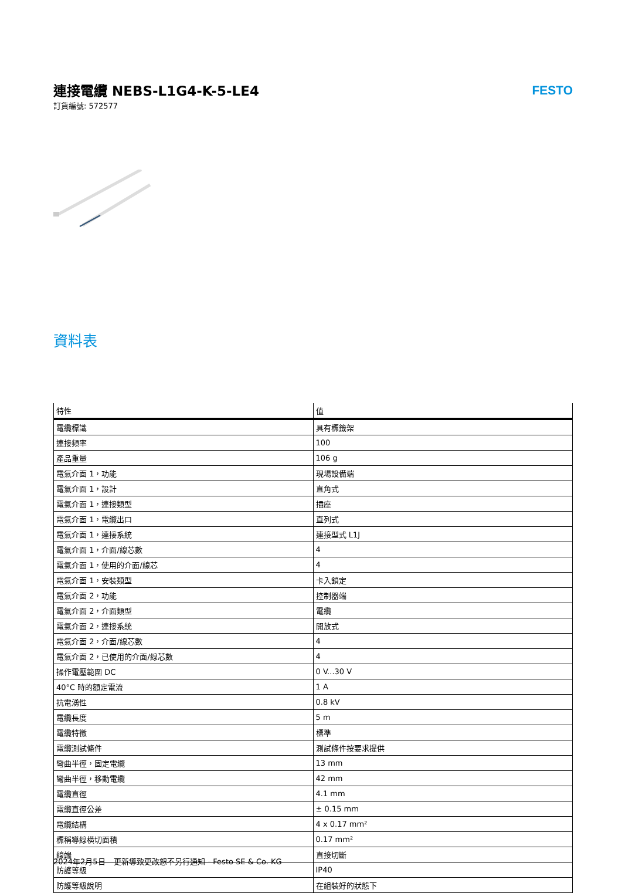連接電纜 NEBS-L1G4-K-5-LE4
訂貨編號: 572577
FESTO
資料表
| 特性 | 值 |
| --- | --- |
| 電纜標識 | 具有標籤架 |
| 連接頻率 | 100 |
| 產品重量 | 106 g |
| 電氣介面 1，功能 | 現場設備端 |
| 電氣介面 1，設計 | 直角式 |
| 電氣介面 1，連接類型 | 插座 |
| 電氣介面 1，電纜出口 | 直列式 |
| 電氣介面 1，連接系統 | 連接型式 L1J |
| 電氣介面 1，介面/線芯數 | 4 |
| 電氣介面 1，使用的介面/線芯 | 4 |
| 電氣介面 1，安裝類型 | 卡入鎖定 |
| 電氣介面 2，功能 | 控制器端 |
| 電氣介面 2，介面類型 | 電纜 |
| 電氣介面 2，連接系統 | 開放式 |
| 電氣介面 2，介面/線芯數 | 4 |
| 電氣介面 2，已使用的介面/線芯數 | 4 |
| 操作電壓範圍 DC | 0 V...30 V |
| 40°C 時的額定電流 | 1 A |
| 抗電湧性 | 0.8 kV |
| 電纜長度 | 5 m |
| 電纜特徵 | 標準 |
| 電纜測試條件 | 測試條件按要求提供 |
| 彎曲半徑，固定電纜 | 13 mm |
| 彎曲半徑，移動電纜 | 42 mm |
| 電纜直徑 | 4.1 mm |
| 電纜直徑公差 | ± 0.15 mm |
| 電纜結構 | 4 x 0.17 mm² |
| 標稱導線橫切面積 | 0.17 mm² |
| 線端 | 直接切斷 |
| 防護等級 | IP40 |
| 防護等級說明 | 在組裝好的狀態下 |
2024年2月5日 – 更新導致更改恕不另行通知 - Festo SE & Co. KG